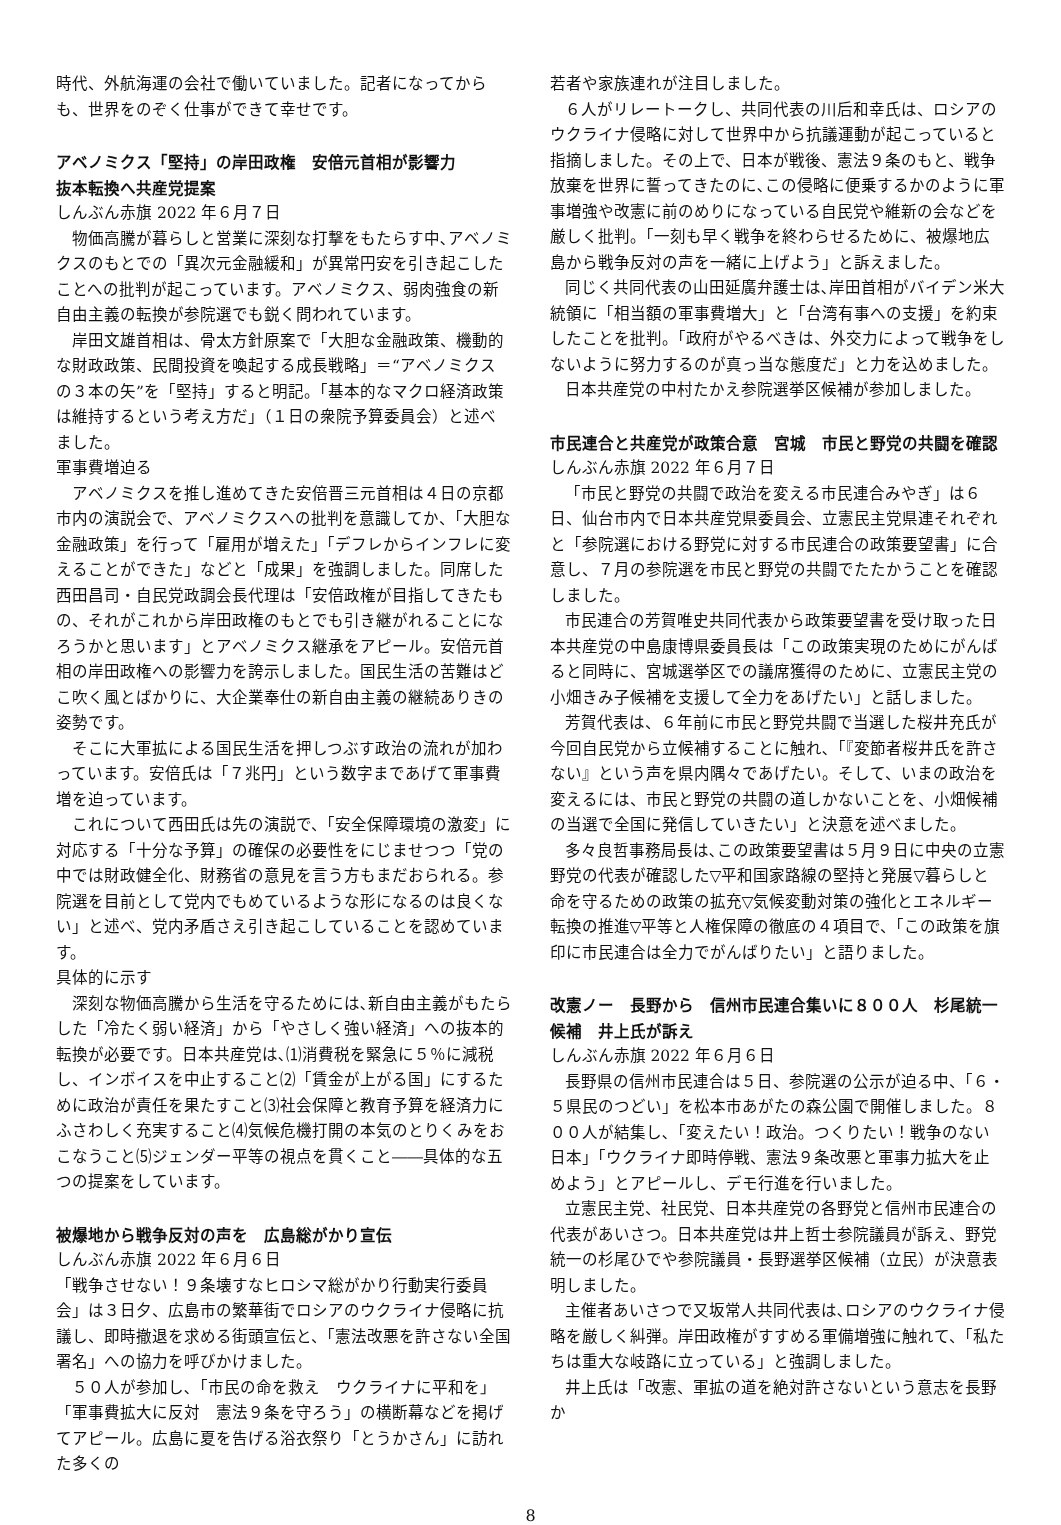時代、外航海運の会社で働いていました。記者になってからも、世界をのぞく仕事ができて幸せです。
アベノミクス「堅持」の岸田政権　安倍元首相が影響力
抜本転換へ共産党提案
しんぶん赤旗 2022 年６月７日
物価高騰が暮らしと営業に深刻な打撃をもたらす中､アベノミクスのもとでの「異次元金融緩和」が異常円安を引き起こしたことへの批判が起こっています。アベノミクス、弱肉強食の新自由主義の転換が参院選でも鋭く問われています。
岸田文雄首相は、骨太方針原案で「大胆な金融政策、機動的な財政政策、民間投資を喚起する成長戦略」＝“アベノミクスの３本の矢”を「堅持」すると明記。「基本的なマクロ経済政策は維持するという考え方だ」（１日の衆院予算委員会）と述べました。
軍事費増迫る
アベノミクスを推し進めてきた安倍晋三元首相は４日の京都市内の演説会で、アベノミクスへの批判を意識してか、「大胆な金融政策」を行って「雇用が増えた」「デフレからインフレに変えることができた」などと「成果」を強調しました。同席した西田昌司・自民党政調会長代理は「安倍政権が目指してきたもの、それがこれから岸田政権のもとでも引き継がれることになろうかと思います」とアベノミクス継承をアピール。安倍元首相の岸田政権への影響力を誇示しました。国民生活の苦難はどこ吹く風とばかりに、大企業奉仕の新自由主義の継続ありきの姿勢です。
そこに大軍拡による国民生活を押しつぶす政治の流れが加わっています。安倍氏は「７兆円」という数字まであげて軍事費増を迫っています。
これについて西田氏は先の演説で、「安全保障環境の激変」に対応する「十分な予算」の確保の必要性をにじませつつ「党の中では財政健全化、財務省の意見を言う方もまだおられる。参院選を目前として党内でもめているような形になるのは良くない」と述べ、党内矛盾さえ引き起こしていることを認めています。
具体的に示す
深刻な物価高騰から生活を守るためには､新自由主義がもたらした「冷たく弱い経済」から「やさしく強い経済」への抜本的転換が必要です。日本共産党は､⑴消費税を緊急に５％に減税し、インボイスを中止すること⑵「賃金が上がる国」にするために政治が責任を果たすこと⑶社会保障と教育予算を経済力にふさわしく充実すること⑷気候危機打開の本気のとりくみをおこなうこと⑸ジェンダー平等の視点を貫くこと――具体的な五つの提案をしています。
被爆地から戦争反対の声を　広島総がかり宣伝
しんぶん赤旗 2022 年６月６日
「戦争させない！９条壊すなヒロシマ総がかり行動実行委員会」は３日夕、広島市の繁華街でロシアのウクライナ侵略に抗議し、即時撤退を求める街頭宣伝と、「憲法改悪を許さない全国署名」への協力を呼びかけました。
５０人が参加し､「市民の命を救え　ウクライナに平和を」「軍事費拡大に反対　憲法９条を守ろう」の横断幕などを掲げてアピール。広島に夏を告げる浴衣祭り「とうかさん」に訪れた多くの
若者や家族連れが注目しました。
６人がリレートークし、共同代表の川后和幸氏は、ロシアのウクライナ侵略に対して世界中から抗議運動が起こっていると指摘しました。その上で、日本が戦後、憲法９条のもと、戦争放棄を世界に誓ってきたのに､この侵略に便乗するかのように軍事増強や改憲に前のめりになっている自民党や維新の会などを厳しく批判。「一刻も早く戦争を終わらせるために、被爆地広島から戦争反対の声を一緒に上げよう」と訴えました。
同じく共同代表の山田延廣弁護士は､岸田首相がバイデン米大統領に「相当額の軍事費増大」と「台湾有事への支援」を約束したことを批判。「政府がやるべきは、外交力によって戦争をしないように努力するのが真っ当な態度だ」と力を込めました。
日本共産党の中村たかえ参院選挙区候補が参加しました。
市民連合と共産党が政策合意　宮城　市民と野党の共闘を確認
しんぶん赤旗 2022 年６月７日
「市民と野党の共闘で政治を変える市民連合みやぎ」は６日、仙台市内で日本共産党県委員会、立憲民主党県連それぞれと「参院選における野党に対する市民連合の政策要望書」に合意し、７月の参院選を市民と野党の共闘でたたかうことを確認しました。
市民連合の芳賀唯史共同代表から政策要望書を受け取った日本共産党の中島康博県委員長は「この政策実現のためにがんばると同時に、宮城選挙区での議席獲得のために、立憲民主党の小畑きみ子候補を支援して全力をあげたい」と話しました。
芳賀代表は、６年前に市民と野党共闘で当選した桜井充氏が今回自民党から立候補することに触れ､「『変節者桜井氏を許さない』という声を県内隅々であげたい。そして、いまの政治を変えるには、市民と野党の共闘の道しかないことを、小畑候補の当選で全国に発信していきたい」と決意を述べました。
多々良哲事務局長は､この政策要望書は５月９日に中央の立憲野党の代表が確認した▽平和国家路線の堅持と発展▽暮らしと命を守るための政策の拡充▽気候変動対策の強化とエネルギー転換の推進▽平等と人権保障の徹底の４項目で、「この政策を旗印に市民連合は全力でがんばりたい」と語りました。
改憲ノー　長野から　信州市民連合集いに８００人　杉尾統一候補　井上氏が訴え
しんぶん赤旗 2022 年６月６日
長野県の信州市民連合は５日、参院選の公示が迫る中、「６・５県民のつどい」を松本市あがたの森公園で開催しました。８００人が結集し､「変えたい！政治。つくりたい！戦争のない日本」「ウクライナ即時停戦、憲法９条改悪と軍事力拡大を止めよう」とアピールし、デモ行進を行いました。
立憲民主党、社民党、日本共産党の各野党と信州市民連合の代表があいさつ。日本共産党は井上哲士参院議員が訴え、野党統一の杉尾ひでや参院議員・長野選挙区候補（立民）が決意表明しました。
主催者あいさつで又坂常人共同代表は､ロシアのウクライナ侵略を厳しく糾弾。岸田政権がすすめる軍備増強に触れて、「私たちは重大な岐路に立っている」と強調しました。
井上氏は「改憲、軍拡の道を絶対許さないという意志を長野か
8